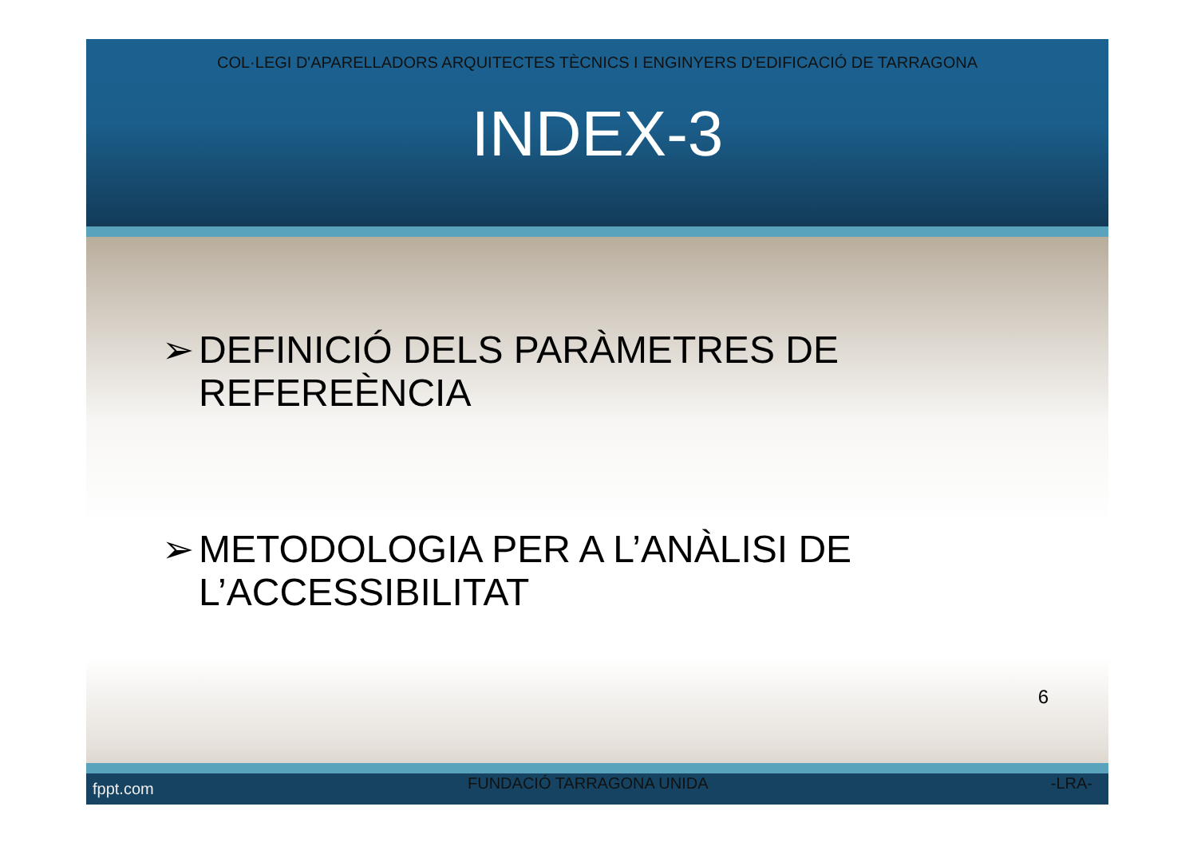COL·LEGI D'APARELLADORS ARQUITECTES TÈCNICS I ENGINYERS D'EDIFICACIÓ DE TARRAGONA
INDEX-3
➢ DEFINICIÓ DELS PARÀMETRES DE REFEREÈNCIA
➢ METODOLOGIA PER A L’ANÀLISI DE L’ACCESSIBILITAT
6
fppt.com FUNDACIÓ TARRAGONA UNIDA -LRA-